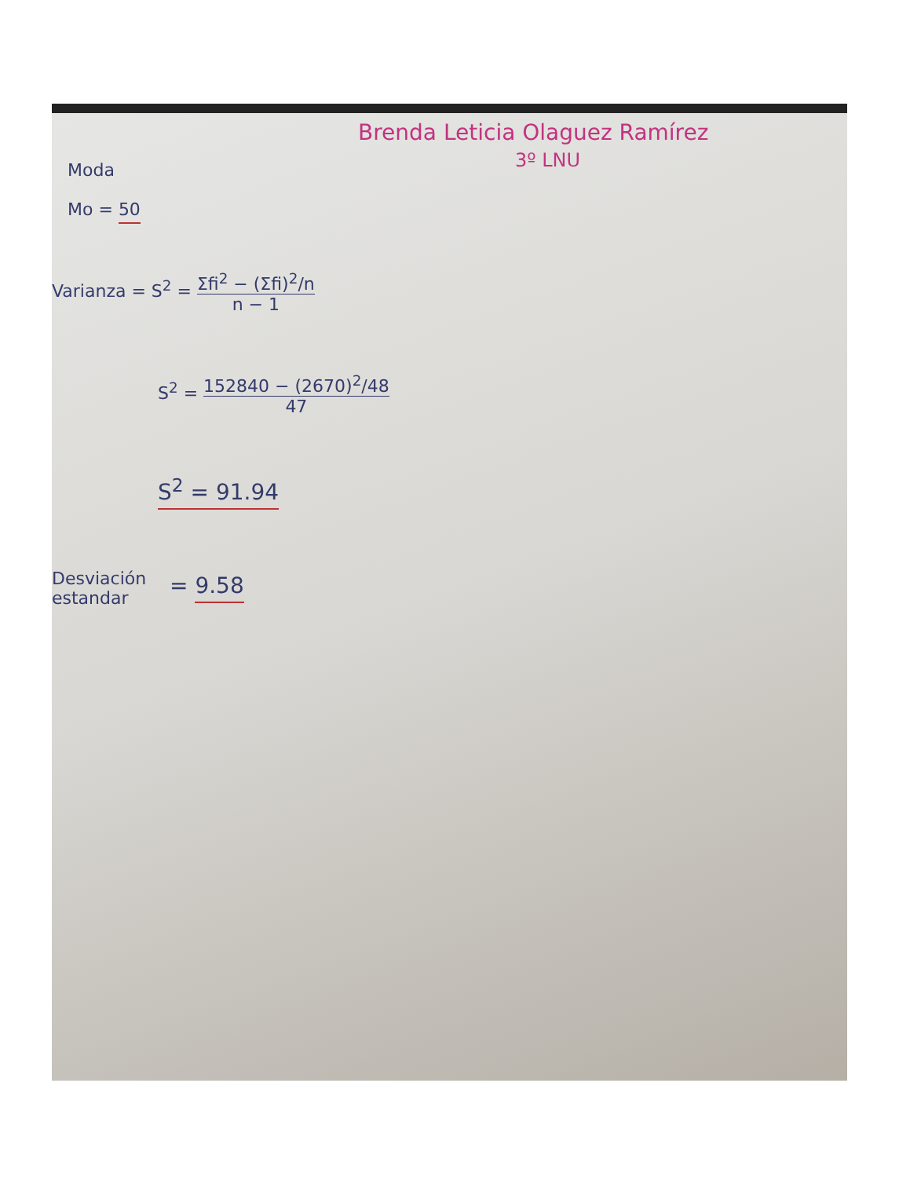Brenda Leticia Olaguez Ramírez
3º LNU
Moda
Mo = 50
Varianza = S<sup>2</sup> = Σfi<sup>2</sup> − (Σfi)<sup>2</sup>/n n − 1
S<sup>2</sup> = 152840 − (2670)<sup>2</sup>/48 47
S<sup>2</sup> = 91.94
Desviación
estandar
= 9.58